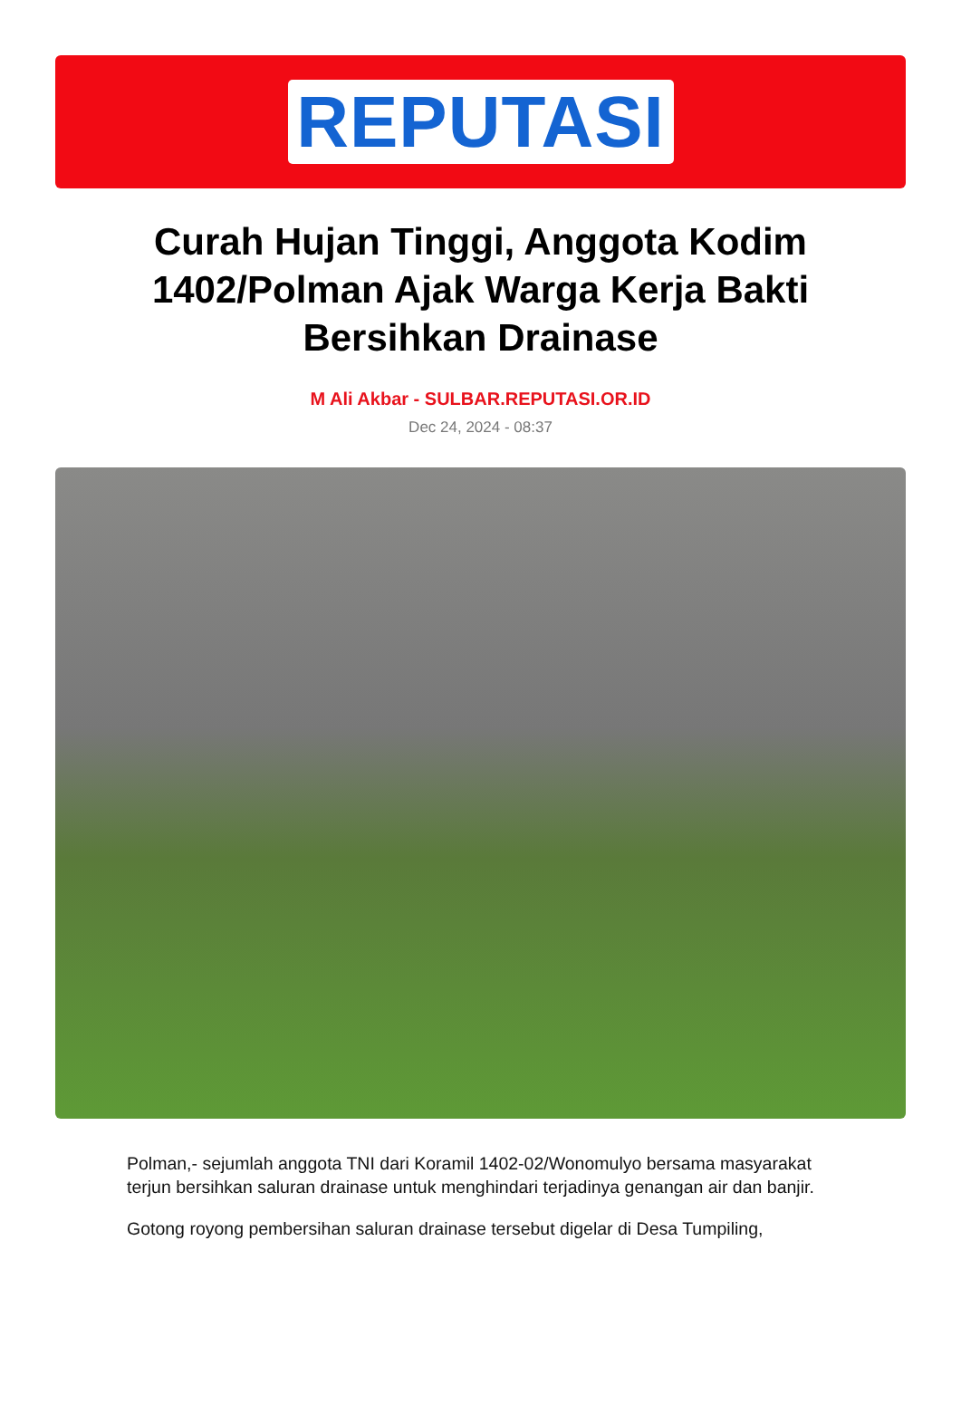REPUTASI
Curah Hujan Tinggi, Anggota Kodim 1402/Polman Ajak Warga Kerja Bakti Bersihkan Drainase
M Ali Akbar - SULBAR.REPUTASI.OR.ID
Dec 24, 2024 - 08:37
Polman,- sejumlah anggota TNI dari Koramil 1402-02/Wonomulyo bersama masyarakat terjun bersihkan saluran drainase untuk menghindari terjadinya genangan air dan banjir.
Gotong royong pembersihan saluran drainase tersebut digelar di Desa Tumpiling,